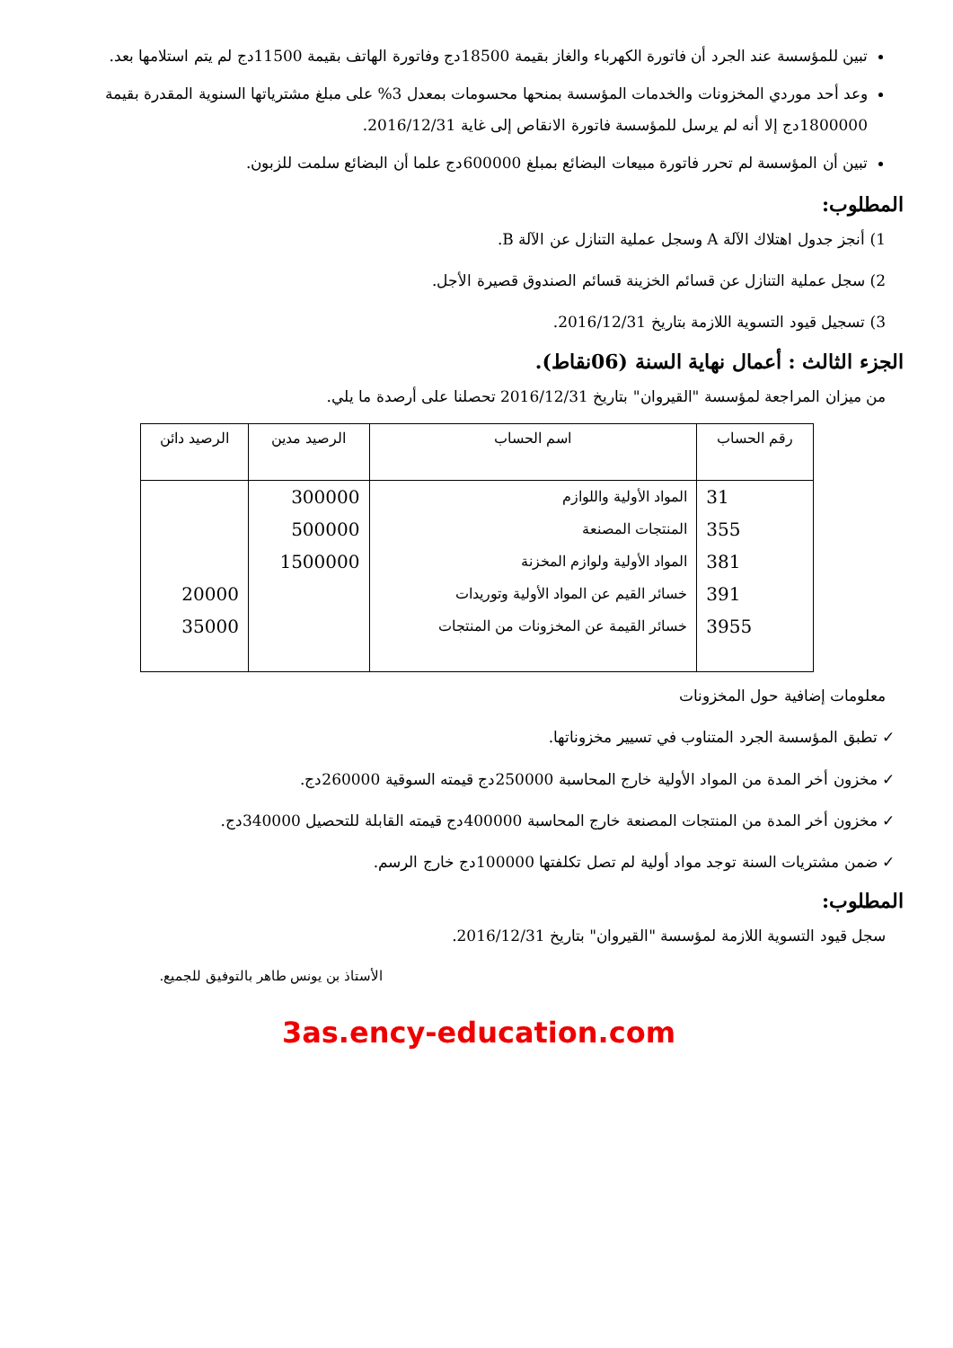تبين للمؤسسة عند الجرد أن فاتورة الكهرباء والغاز بقيمة 18500دج وفاتورة الهاتف بقيمة 11500دج لم يتم استلامها بعد.
وعد أحد موردي المخزونات والخدمات المؤسسة بمنحها محسومات بمعدل 3% على مبلغ مشترياتها السنوية المقدرة بقيمة 1800000دج إلا أنه لم يرسل للمؤسسة فاتورة الانقاص إلى غاية 2016/12/31.
تبين أن المؤسسة لم تحرر فاتورة مبيعات البضائع بمبلغ 600000دج علما أن البضائع سلمت للزبون.
المطلوب:
1) أنجز جدول اهتلاك الآلة A وسجل عملية التنازل عن الآلة B.
2) سجل عملية التنازل عن قسائم الخزينة قسائم الصندوق قصيرة الأجل.
3) تسجيل قيود التسوية اللازمة بتاريخ 2016/12/31.
الجزء الثالث : أعمال نهاية السنة (06نقاط).
من ميزان المراجعة لمؤسسة "القيروان" بتاريخ 2016/12/31 تحصلنا على أرصدة ما يلي.
| رقم الحساب | اسم الحساب | الرصيد مدين | الرصيد دائن |
| --- | --- | --- | --- |
| 31 | المواد الأولية واللوازم | 300000 | |
| 355 | المنتجات المصنعة | 500000 | |
| 381 | المواد الأولية ولوازم المخزنة | 1500000 | |
| 391 | خسائر القيم عن المواد الأولية وتوريدات | | 20000 |
| 3955 | خسائر القيمة عن المخزونات من المنتجات | | 35000 |
معلومات إضافية حول المخزونات
✓ تطبق المؤسسة الجرد المتناوب في تسيير مخزوناتها.
✓ مخزون أخر المدة من المواد الأولية خارج المحاسبة 250000دج قيمته السوقية 260000دج.
✓ مخزون أخر المدة من المنتجات المصنعة خارج المحاسبة 400000دج قيمته القابلة للتحصيل 340000دج.
✓ ضمن مشتريات السنة توجد مواد أولية لم تصل تكلفتها 100000دج خارج الرسم.
المطلوب:
سجل قيود التسوية اللازمة لمؤسسة "القيروان" بتاريخ 2016/12/31.
الأستاذ بن يونس طاهر بالتوفيق للجميع.
3as.ency-education.com